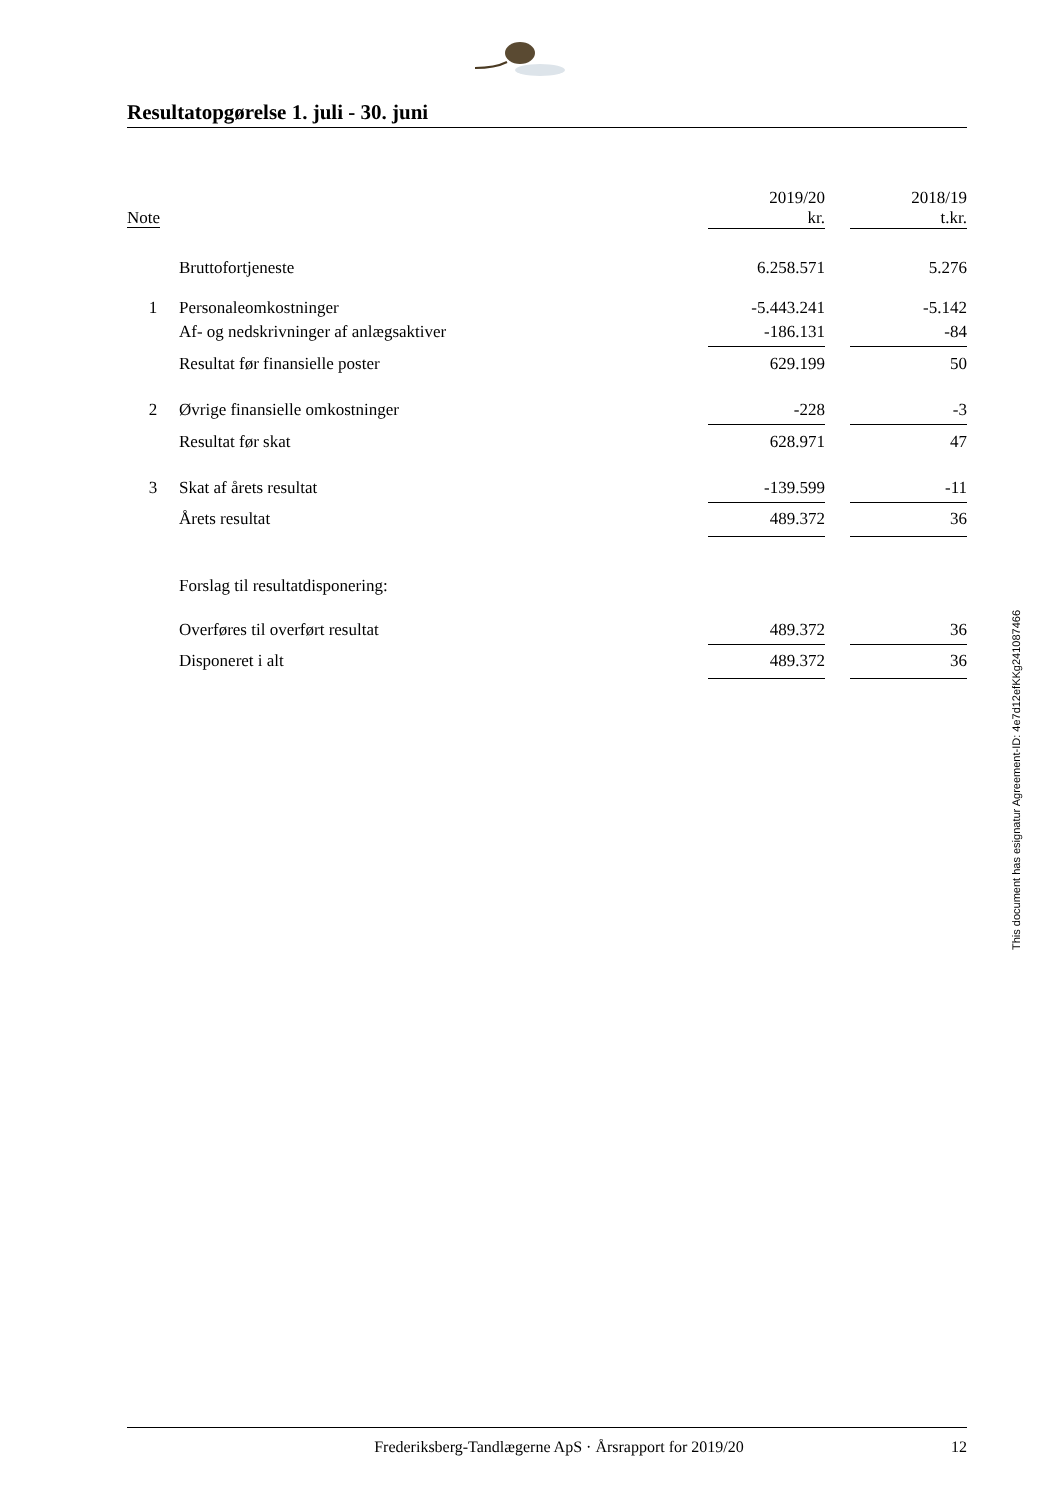Resultatopgørelse 1. juli - 30. juni
| Note | | 2019/20 kr. | | 2018/19 t.kr. |
| --- | --- | --- | --- | --- |
| | Bruttofortjeneste | 6.258.571 | | 5.276 |
| 1 | Personaleomkostninger | -5.443.241 | | -5.142 |
| | Af- og nedskrivninger af anlægsaktiver | -186.131 | | -84 |
| | Resultat før finansielle poster | 629.199 | | 50 |
| 2 | Øvrige finansielle omkostninger | -228 | | -3 |
| | Resultat før skat | 628.971 | | 47 |
| 3 | Skat af årets resultat | -139.599 | | -11 |
| | Årets resultat | 489.372 | | 36 |
| | Forslag til resultatdisponering: | | | |
| | Overføres til overført resultat | 489.372 | | 36 |
| | Disponeret i alt | 489.372 | | 36 |
This document has esignatur Agreement-ID: 4e7d12efKKg241087466
Frederiksberg-Tandlægerne ApS · Årsrapport for 2019/20 12